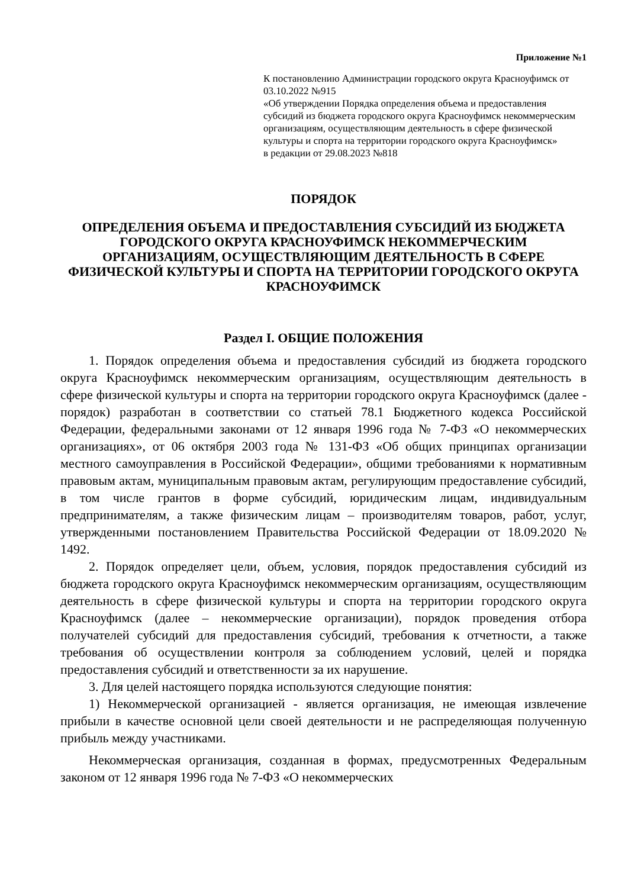Приложение №1
К постановлению Администрации городского округа Красноуфимск от 03.10.2022 №915
«Об утверждении Порядка определения объема и предоставления субсидий из бюджета городского округа Красноуфимск некоммерческим организациям, осуществляющим деятельность в сфере физической культуры и спорта на территории городского округа Красноуфимск»
в редакции от 29.08.2023 №818
ПОРЯДОК
ОПРЕДЕЛЕНИЯ ОБЪЕМА И ПРЕДОСТАВЛЕНИЯ СУБСИДИЙ ИЗ БЮДЖЕТА ГОРОДСКОГО ОКРУГА КРАСНОУФИМСК НЕКОММЕРЧЕСКИМ ОРГАНИЗАЦИЯМ, ОСУЩЕСТВЛЯЮЩИМ ДЕЯТЕЛЬНОСТЬ В СФЕРЕ ФИЗИЧЕСКОЙ КУЛЬТУРЫ И СПОРТА НА ТЕРРИТОРИИ ГОРОДСКОГО ОКРУГА КРАСНОУФИМСК
Раздел I. ОБЩИЕ ПОЛОЖЕНИЯ
1. Порядок определения объема и предоставления субсидий из бюджета городского округа Красноуфимск некоммерческим организациям, осуществляющим деятельность в сфере физической культуры и спорта на территории городского округа Красноуфимск (далее - порядок) разработан в соответствии со статьей 78.1 Бюджетного кодекса Российской Федерации, федеральными законами от 12 января 1996 года № 7-ФЗ «О некоммерческих организациях», от 06 октября 2003 года № 131-ФЗ «Об общих принципах организации местного самоуправления в Российской Федерации», общими требованиями к нормативным правовым актам, муниципальным правовым актам, регулирующим предоставление субсидий, в том числе грантов в форме субсидий, юридическим лицам, индивидуальным предпринимателям, а также физическим лицам – производителям товаров, работ, услуг, утвержденными постановлением Правительства Российской Федерации от 18.09.2020 № 1492.
2. Порядок определяет цели, объем, условия, порядок предоставления субсидий из бюджета городского округа Красноуфимск некоммерческим организациям, осуществляющим деятельность в сфере физической культуры и спорта на территории городского округа Красноуфимск (далее – некоммерческие организации), порядок проведения отбора получателей субсидий для предоставления субсидий, требования к отчетности, а также требования об осуществлении контроля за соблюдением условий, целей и порядка предоставления субсидий и ответственности за их нарушение.
3. Для целей настоящего порядка используются следующие понятия:
1) Некоммерческой организацией - является организация, не имеющая извлечение прибыли в качестве основной цели своей деятельности и не распределяющая полученную прибыль между участниками.
Некоммерческая организация, созданная в формах, предусмотренных Федеральным законом от 12 января 1996 года № 7-ФЗ «О некоммерческих